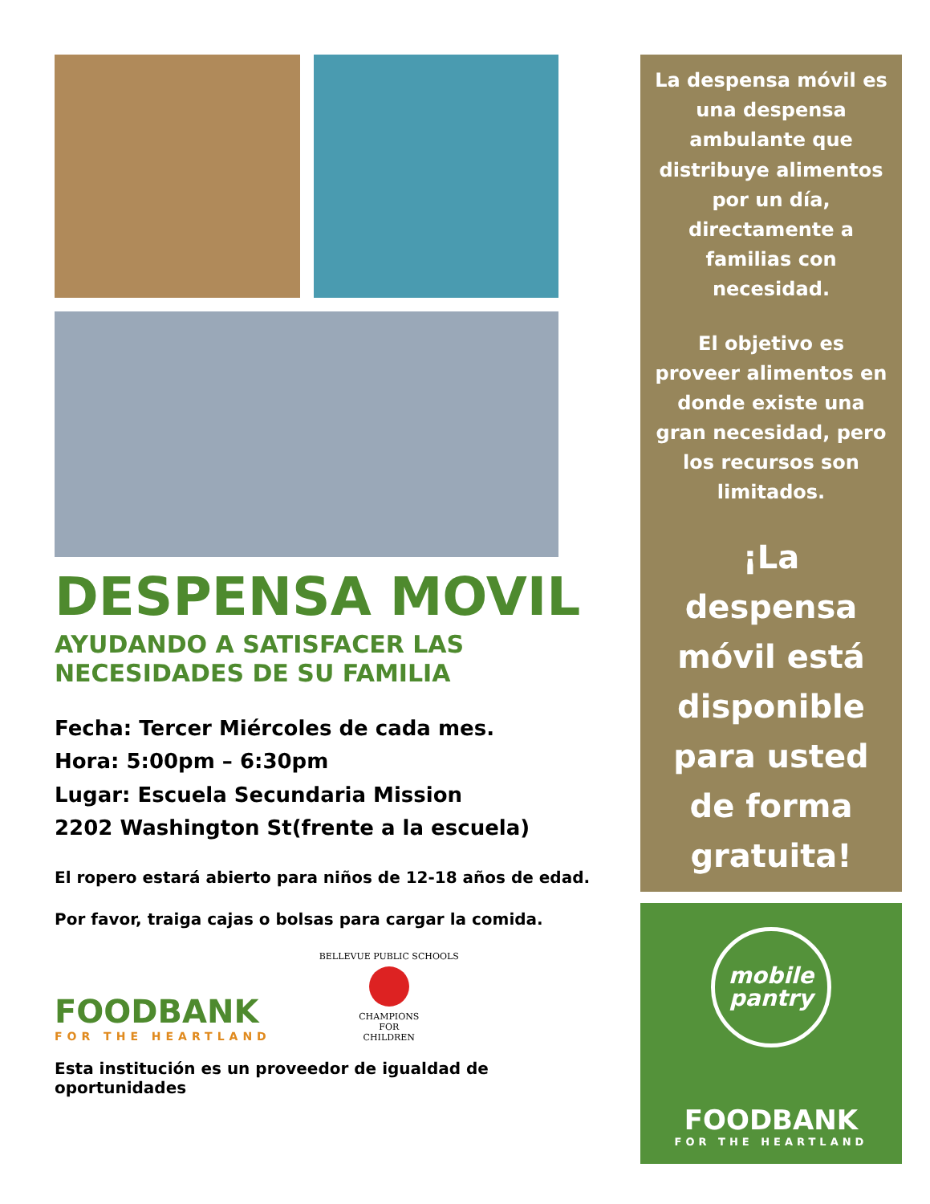DESPENSA MOVIL
AYUDANDO A SATISFACER LAS
NECESIDADES DE SU FAMILIA
Fecha: Tercer Miércoles de cada mes.
Hora: 5:00pm – 6:30pm
Lugar: Escuela Secundaria Mission
2202 Washington St(frente a la escuela)
El ropero estará abierto para niños de 12-18 años de edad.
Por favor, traiga cajas o bolsas para cargar la comida.
FOODBANK
FOR THE HEARTLAND
BELLEVUE PUBLIC SCHOOLS
CHAMPIONS
FOR
CHILDREN
Esta institución es un proveedor de igualdad de oportunidades
La despensa móvil es una despensa ambulante que distribuye alimentos por un día, directamente a familias con necesidad.
El objetivo es proveer alimentos en donde existe una gran necesidad, pero los recursos son limitados.
¡La despensa móvil está disponible para usted de forma gratuita!
mobile
pantry
FOODBANK
FOR THE HEARTLAND